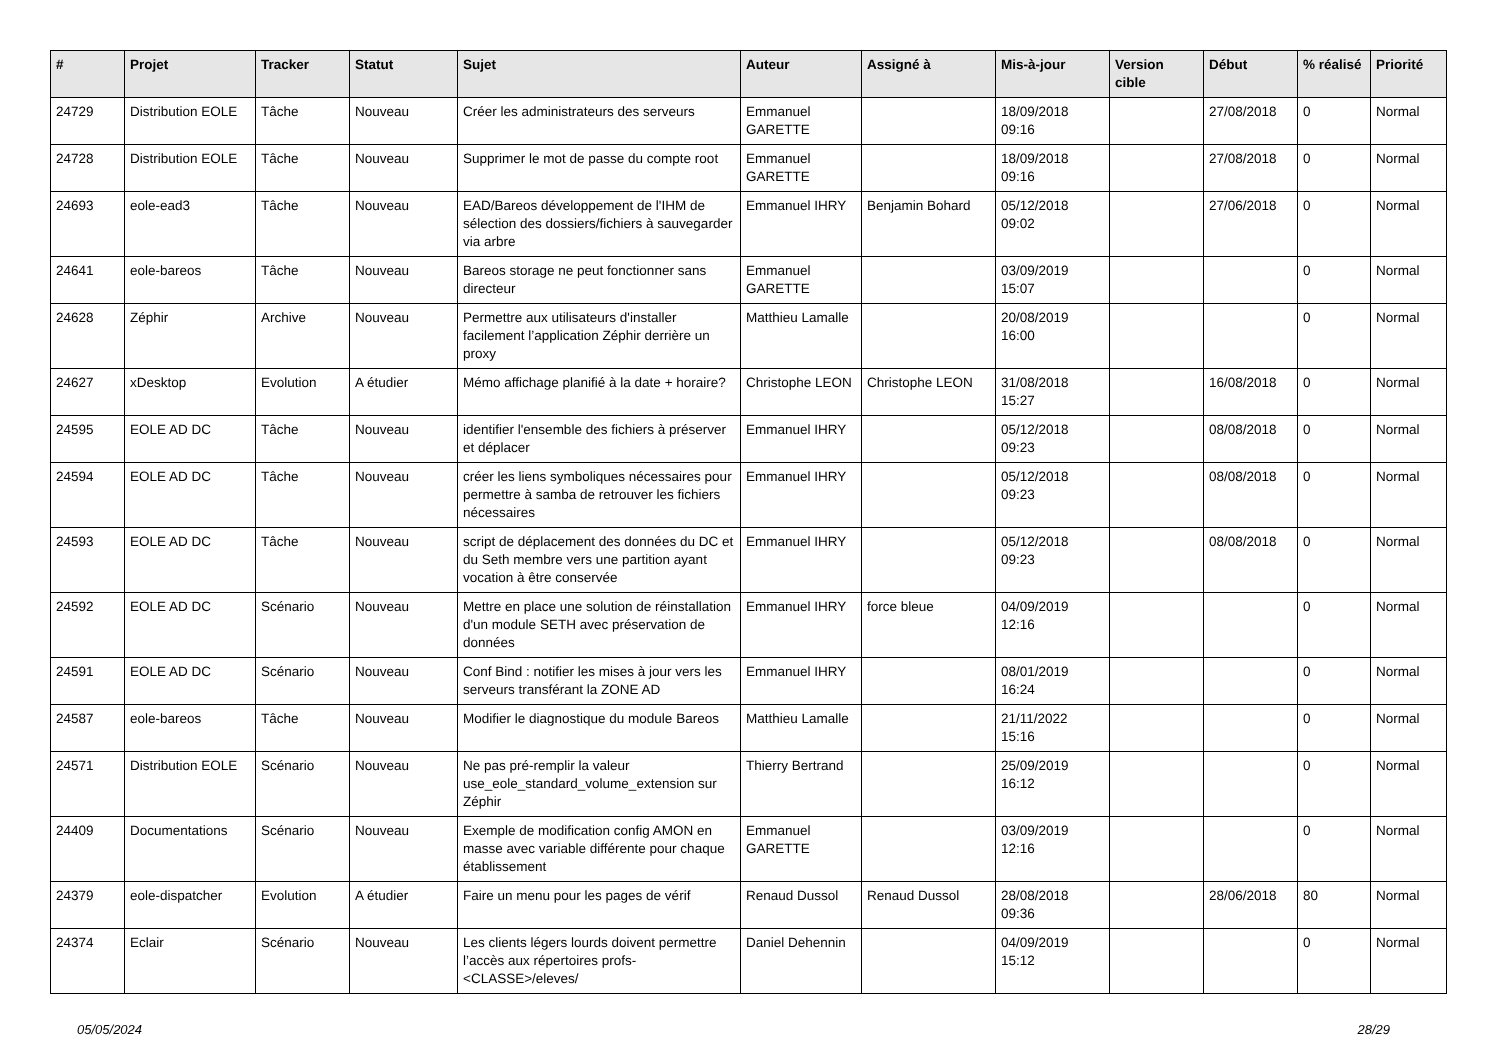| # | Projet | Tracker | Statut | Sujet | Auteur | Assigné à | Mis-à-jour | Version cible | Début | % réalisé | Priorité |
| --- | --- | --- | --- | --- | --- | --- | --- | --- | --- | --- | --- |
| 24729 | Distribution EOLE | Tâche | Nouveau | Créer les administrateurs des serveurs | Emmanuel GARETTE | | 18/09/2018 09:16 | | 27/08/2018 | 0 | Normal |
| 24728 | Distribution EOLE | Tâche | Nouveau | Supprimer le mot de passe du compte root | Emmanuel GARETTE | | 18/09/2018 09:16 | | 27/08/2018 | 0 | Normal |
| 24693 | eole-ead3 | Tâche | Nouveau | EAD/Bareos développement de l'IHM de sélection des dossiers/fichiers à sauvegarder via arbre | Emmanuel IHRY | Benjamin Bohard | 05/12/2018 09:02 | | 27/06/2018 | 0 | Normal |
| 24641 | eole-bareos | Tâche | Nouveau | Bareos storage ne peut fonctionner sans directeur | Emmanuel GARETTE | | 03/09/2019 15:07 | | | 0 | Normal |
| 24628 | Zéphir | Archive | Nouveau | Permettre aux utilisateurs d'installer facilement l’application Zéphir derrière un proxy | Matthieu Lamalle | | 20/08/2019 16:00 | | | 0 | Normal |
| 24627 | xDesktop | Evolution | A étudier | Mémo affichage planifié à la date + horaire? | Christophe LEON | Christophe LEON | 31/08/2018 15:27 | | 16/08/2018 | 0 | Normal |
| 24595 | EOLE AD DC | Tâche | Nouveau | identifier l'ensemble des fichiers à préserver et déplacer | Emmanuel IHRY | | 05/12/2018 09:23 | | 08/08/2018 | 0 | Normal |
| 24594 | EOLE AD DC | Tâche | Nouveau | créer les liens symboliques nécessaires pour permettre à samba de retrouver les fichiers nécessaires | Emmanuel IHRY | | 05/12/2018 09:23 | | 08/08/2018 | 0 | Normal |
| 24593 | EOLE AD DC | Tâche | Nouveau | script de déplacement des données du DC et du Seth membre vers une partition ayant vocation à être conservée | Emmanuel IHRY | | 05/12/2018 09:23 | | 08/08/2018 | 0 | Normal |
| 24592 | EOLE AD DC | Scénario | Nouveau | Mettre en place une solution de réinstallation d'un module SETH avec préservation de données | Emmanuel IHRY | force bleue | 04/09/2019 12:16 | | | 0 | Normal |
| 24591 | EOLE AD DC | Scénario | Nouveau | Conf Bind : notifier les mises à jour vers les serveurs transférant la ZONE AD | Emmanuel IHRY | | 08/01/2019 16:24 | | | 0 | Normal |
| 24587 | eole-bareos | Tâche | Nouveau | Modifier le diagnostique du module Bareos | Matthieu Lamalle | | 21/11/2022 15:16 | | | 0 | Normal |
| 24571 | Distribution EOLE | Scénario | Nouveau | Ne pas pré-remplir la valeur use_eole_standard_volume_extension sur Zéphir | Thierry Bertrand | | 25/09/2019 16:12 | | | 0 | Normal |
| 24409 | Documentations | Scénario | Nouveau | Exemple de modification config AMON en masse avec variable différente pour chaque établissement | Emmanuel GARETTE | | 03/09/2019 12:16 | | | 0 | Normal |
| 24379 | eole-dispatcher | Evolution | A étudier | Faire un menu pour les pages de vérif | Renaud Dussol | Renaud Dussol | 28/08/2018 09:36 | | 28/06/2018 | 80 | Normal |
| 24374 | Eclair | Scénario | Nouveau | Les clients légers lourds doivent permettre l’accès aux répertoires profs-<CLASSE>/eleves/ | Daniel Dehennin | | 04/09/2019 15:12 | | | 0 | Normal |
05/05/2024 28/29